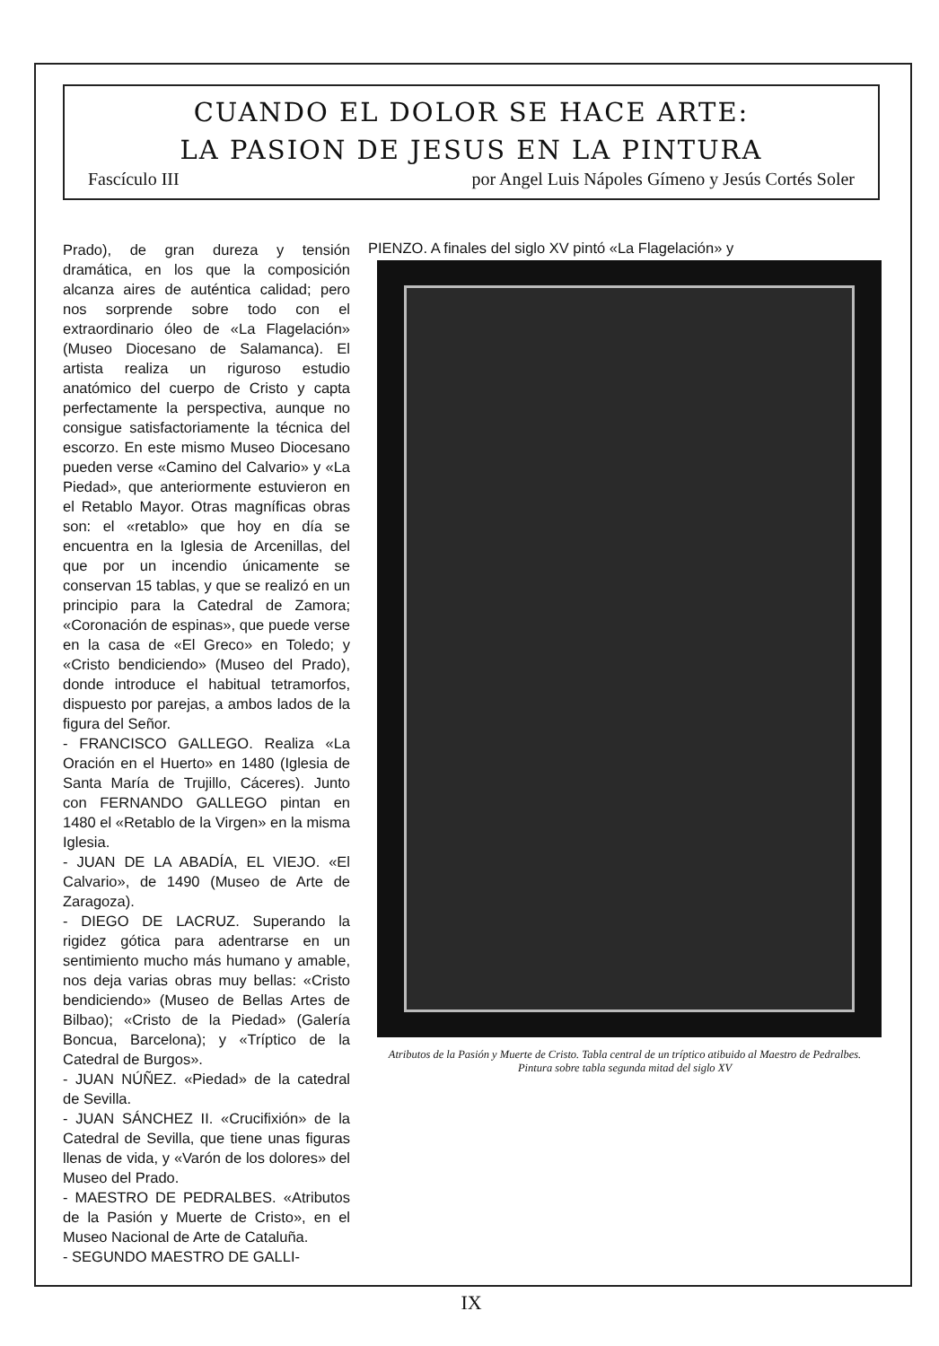CUANDO EL DOLOR SE HACE ARTE:
LA PASION DE JESUS EN LA PINTURA
Fascículo III por Angel Luis Nápoles Gímeno y Jesús Cortés Soler
Prado), de gran dureza y tensión dramática, en los que la composición alcanza aires de auténtica calidad; pero nos sorprende sobre todo con el extraordinario óleo de «La Flagelación» (Museo Diocesano de Salamanca). El artista realiza un riguroso estudio anatómico del cuerpo de Cristo y capta perfectamente la perspectiva, aunque no consigue satisfactoriamente la técnica del escorzo. En este mismo Museo Diocesano pueden verse «Camino del Calvario» y «La Piedad», que anteriormente estuvieron en el Retablo Mayor. Otras magníficas obras son: el «retablo» que hoy en día se encuentra en la Iglesia de Arcenillas, del que por un incendio únicamente se conservan 15 tablas, y que se realizó en un principio para la Catedral de Zamora; «Coronación de espinas», que puede verse en la casa de «El Greco» en Toledo; y «Cristo bendiciendo» (Museo del Prado), donde introduce el habitual tetramorfos, dispuesto por parejas, a ambos lados de la figura del Señor.
- FRANCISCO GALLEGO. Realiza «La Oración en el Huerto» en 1480 (Iglesia de Santa María de Trujillo, Cáceres). Junto con FERNANDO GALLEGO pintan en 1480 el «Retablo de la Virgen» en la misma Iglesia.
- JUAN DE LA ABADÍA, EL VIEJO. «El Calvario», de 1490 (Museo de Arte de Zaragoza).
- DIEGO DE LACRUZ. Superando la rigidez gótica para adentrarse en un sentimiento mucho más humano y amable, nos deja varias obras muy bellas: «Cristo bendiciendo» (Museo de Bellas Artes de Bilbao); «Cristo de la Piedad» (Galería Boncua, Barcelona); y «Tríptico de la Catedral de Burgos».
- JUAN NÚÑEZ. «Piedad» de la catedral de Sevilla.
- JUAN SÁNCHEZ II. «Crucifixión» de la Catedral de Sevilla, que tiene unas figuras llenas de vida, y «Varón de los dolores» del Museo del Prado.
- MAESTRO DE PEDRALBES. «Atributos de la Pasión y Muerte de Cristo», en el Museo Nacional de Arte de Cataluña.
- SEGUNDO MAESTRO DE GALLI-
PIENZO. A finales del siglo XV pintó «La Flagelación» y
Atributos de la Pasión y Muerte de Cristo. Tabla central de un tríptico atibuido al Maestro de Pedralbes. Pintura sobre tabla segunda mitad del siglo XV
IX